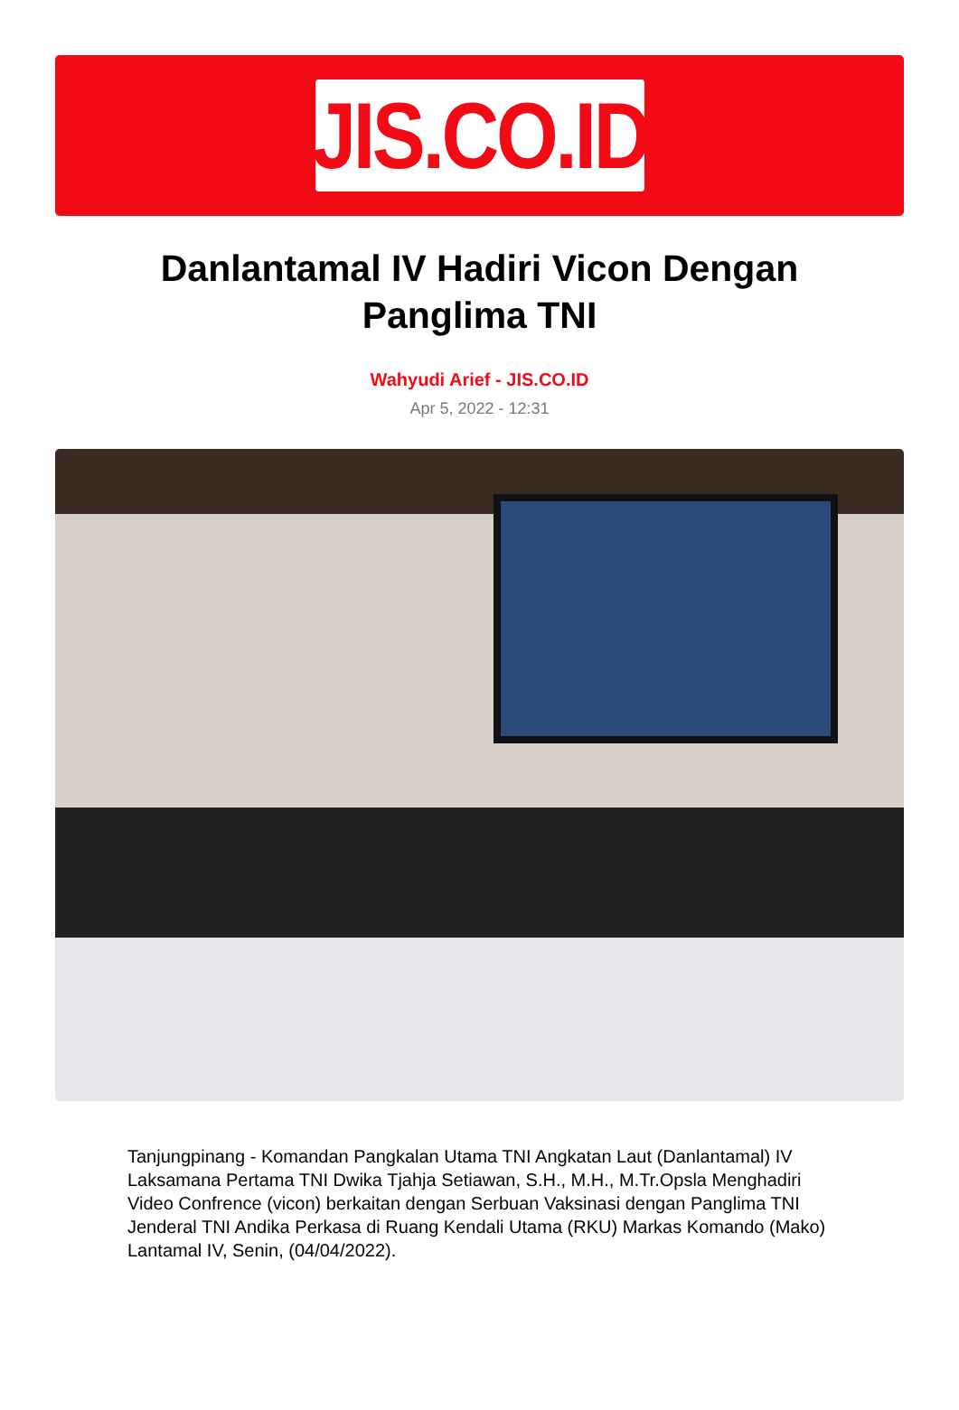JIS.CO.ID
Danlantamal IV Hadiri Vicon Dengan Panglima TNI
Wahyudi Arief - JIS.CO.ID
Apr 5, 2022 - 12:31
Tanjungpinang - Komandan Pangkalan Utama TNI Angkatan Laut (Danlantamal) IV Laksamana Pertama TNI Dwika Tjahja Setiawan, S.H., M.H., M.Tr.Opsla Menghadiri Video Confrence (vicon) berkaitan dengan Serbuan Vaksinasi dengan Panglima TNI Jenderal TNI Andika Perkasa di Ruang Kendali Utama (RKU) Markas Komando (Mako) Lantamal IV, Senin, (04/04/2022).